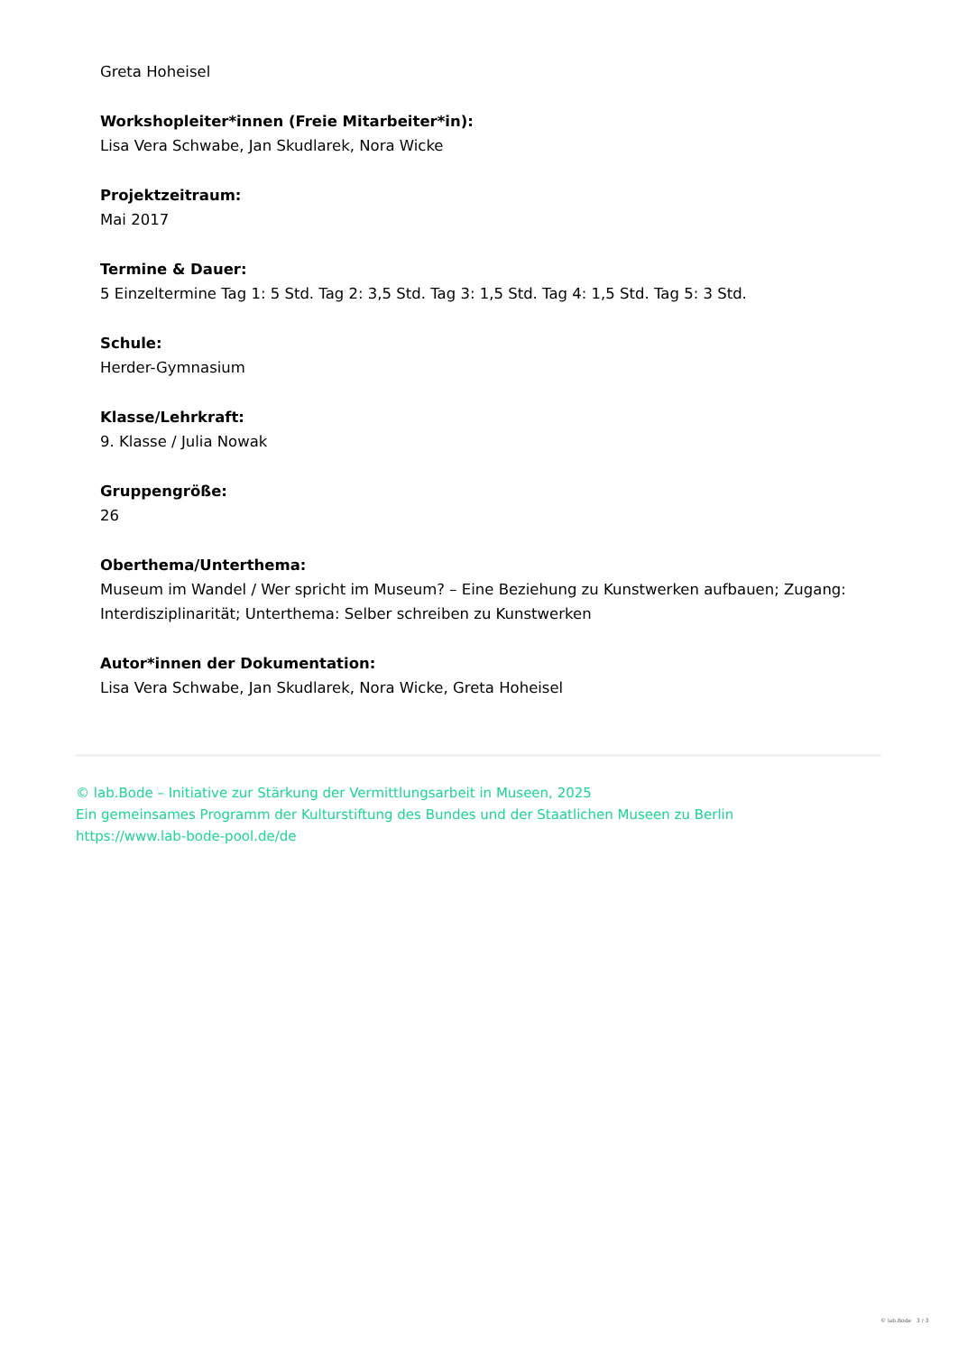Greta Hoheisel
Workshopleiter*innen (Freie Mitarbeiter*in):
Lisa Vera Schwabe, Jan Skudlarek, Nora Wicke
Projektzeitraum:
Mai 2017
Termine & Dauer:
5 Einzeltermine Tag 1: 5 Std. Tag 2: 3,5 Std. Tag 3: 1,5 Std. Tag 4: 1,5 Std. Tag 5: 3 Std.
Schule:
Herder-Gymnasium
Klasse/Lehrkraft:
9. Klasse / Julia Nowak
Gruppengröße:
26
Oberthema/Unterthema:
Museum im Wandel / Wer spricht im Museum? – Eine Beziehung zu Kunstwerken aufbauen; Zugang: Interdisziplinarität; Unterthema: Selber schreiben zu Kunstwerken
Autor*innen der Dokumentation:
Lisa Vera Schwabe, Jan Skudlarek, Nora Wicke, Greta Hoheisel
© lab.Bode – Initiative zur Stärkung der Vermittlungsarbeit in Museen, 2025
Ein gemeinsames Programm der Kulturstiftung des Bundes und der Staatlichen Museen zu Berlin
https://www.lab-bode-pool.de/de
© lab.Bode 3 / 3